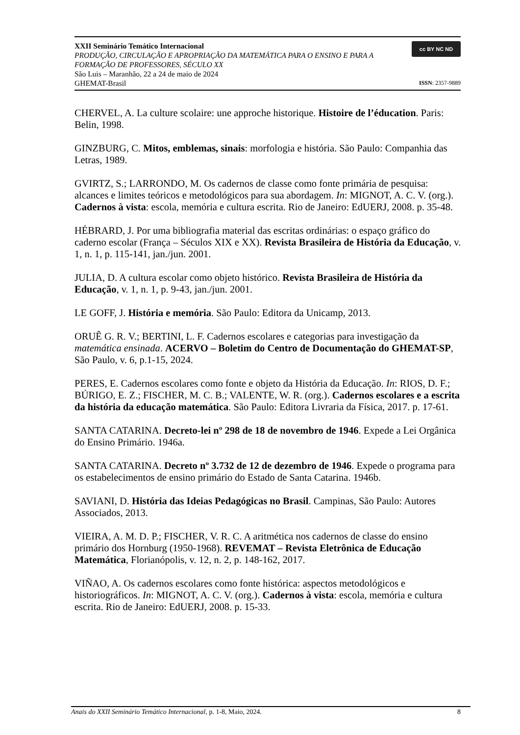XXII Seminário Temático Internacional
PRODUÇÃO, CIRCULAÇÃO E APROPRIAÇÃO DA MATEMÁTICA PARA O ENSINO E PARA A FORMAÇÃO DE PROFESSORES, SÉCULO XX
São Luis – Maranhão, 22 a 24 de maio de 2024
GHEMAT-Brasil
cc BY NC ND
ISSN: 2357-9889
CHERVEL, A. La culture scolaire: une approche historique. Histoire de l’éducation. Paris: Belin, 1998.
GINZBURG, C. Mitos, emblemas, sinais: morfologia e história. São Paulo: Companhia das Letras, 1989.
GVIRTZ, S.; LARRONDO, M. Os cadernos de classe como fonte primária de pesquisa: alcances e limites teóricos e metodológicos para sua abordagem. In: MIGNOT, A. C. V. (org.). Cadernos à vista: escola, memória e cultura escrita. Rio de Janeiro: EdUERJ, 2008. p. 35-48.
HÉBRARD, J. Por uma bibliografia material das escritas ordinárias: o espaço gráfico do caderno escolar (França – Séculos XIX e XX). Revista Brasileira de História da Educação, v. 1, n. 1, p. 115-141, jan./jun. 2001.
JULIA, D. A cultura escolar como objeto histórico. Revista Brasileira de História da Educação, v. 1, n. 1, p. 9-43, jan./jun. 2001.
LE GOFF, J. História e memória. São Paulo: Editora da Unicamp, 2013.
ORUÊ G. R. V.; BERTINI, L. F. Cadernos escolares e categorias para investigação da matemática ensinada. ACERVO – Boletim do Centro de Documentação do GHEMAT-SP, São Paulo, v. 6, p.1-15, 2024.
PERES, E. Cadernos escolares como fonte e objeto da História da Educação. In: RIOS, D. F.; BÚRIGO, E. Z.; FISCHER, M. C. B.; VALENTE, W. R. (org.). Cadernos escolares e a escrita da história da educação matemática. São Paulo: Editora Livraria da Física, 2017. p. 17-61.
SANTA CATARINA. Decreto-lei nº 298 de 18 de novembro de 1946. Expede a Lei Orgânica do Ensino Primário. 1946a.
SANTA CATARINA. Decreto nº 3.732 de 12 de dezembro de 1946. Expede o programa para os estabelecimentos de ensino primário do Estado de Santa Catarina. 1946b.
SAVIANI, D. História das Ideias Pedagógicas no Brasil. Campinas, São Paulo: Autores Associados, 2013.
VIEIRA, A. M. D. P.; FISCHER, V. R. C. A aritmética nos cadernos de classe do ensino primário dos Hornburg (1950-1968). REVEMAT – Revista Eletrônica de Educação Matemática, Florianópolis, v. 12, n. 2, p. 148-162, 2017.
VIÑAO, A. Os cadernos escolares como fonte histórica: aspectos metodológicos e historiográficos. In: MIGNOT, A. C. V. (org.). Cadernos à vista: escola, memória e cultura escrita. Rio de Janeiro: EdUERJ, 2008. p. 15-33.
Anais do XXII Seminário Temático Internacional, p. 1-8, Maio, 2024. 8